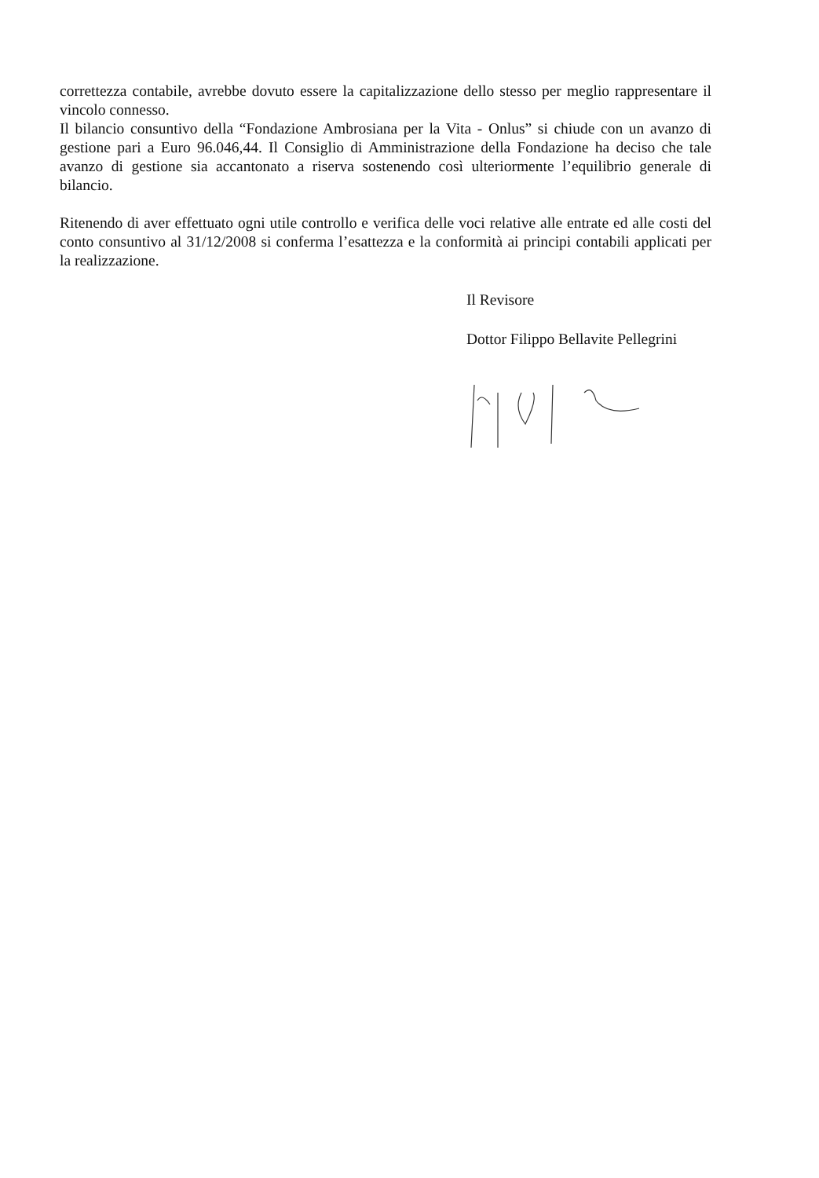correttezza contabile, avrebbe dovuto essere la capitalizzazione dello stesso per meglio rappresentare il vincolo connesso.
Il bilancio consuntivo della “Fondazione Ambrosiana per la Vita - Onlus” si chiude con un avanzo di gestione pari a Euro 96.046,44. Il Consiglio di Amministrazione della Fondazione ha deciso che tale avanzo di gestione sia accantonato a riserva sostenendo così ulteriormente l’equilibrio generale di bilancio.
Ritenendo di aver effettuato ogni utile controllo e verifica delle voci relative alle entrate ed alle costi del conto consuntivo al 31/12/2008 si conferma l’esattezza e la conformità ai principi contabili applicati per la realizzazione.
Il Revisore
Dottor Filippo Bellavite Pellegrini